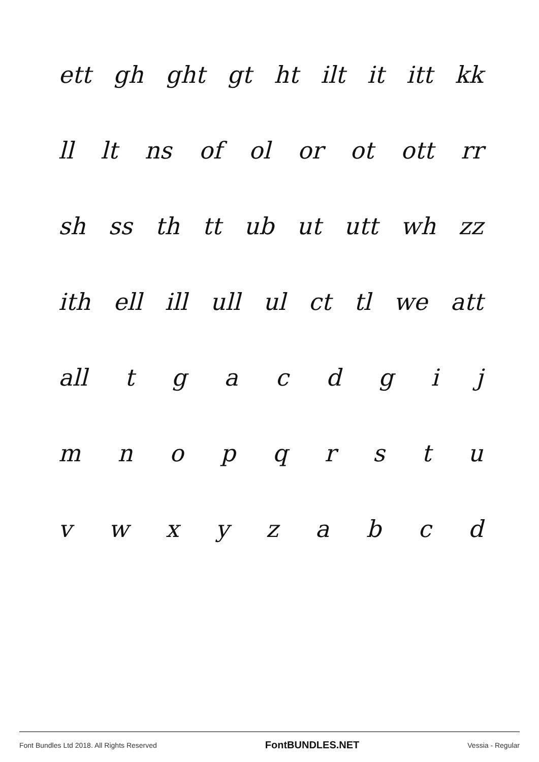ett gh ght gt ht ilt it itt kk
ll lt ns of ol or ot ott rr
sh ss th tt ub ut utt wh zz
ith ell ill ull ul ct tl we att
all t g a c d g i j
m n o p q r s t u
v w x y z a b c d
Font Bundles Ltd 2018. All Rights Reserved FontBUNDLES.NET Vessia - Regular